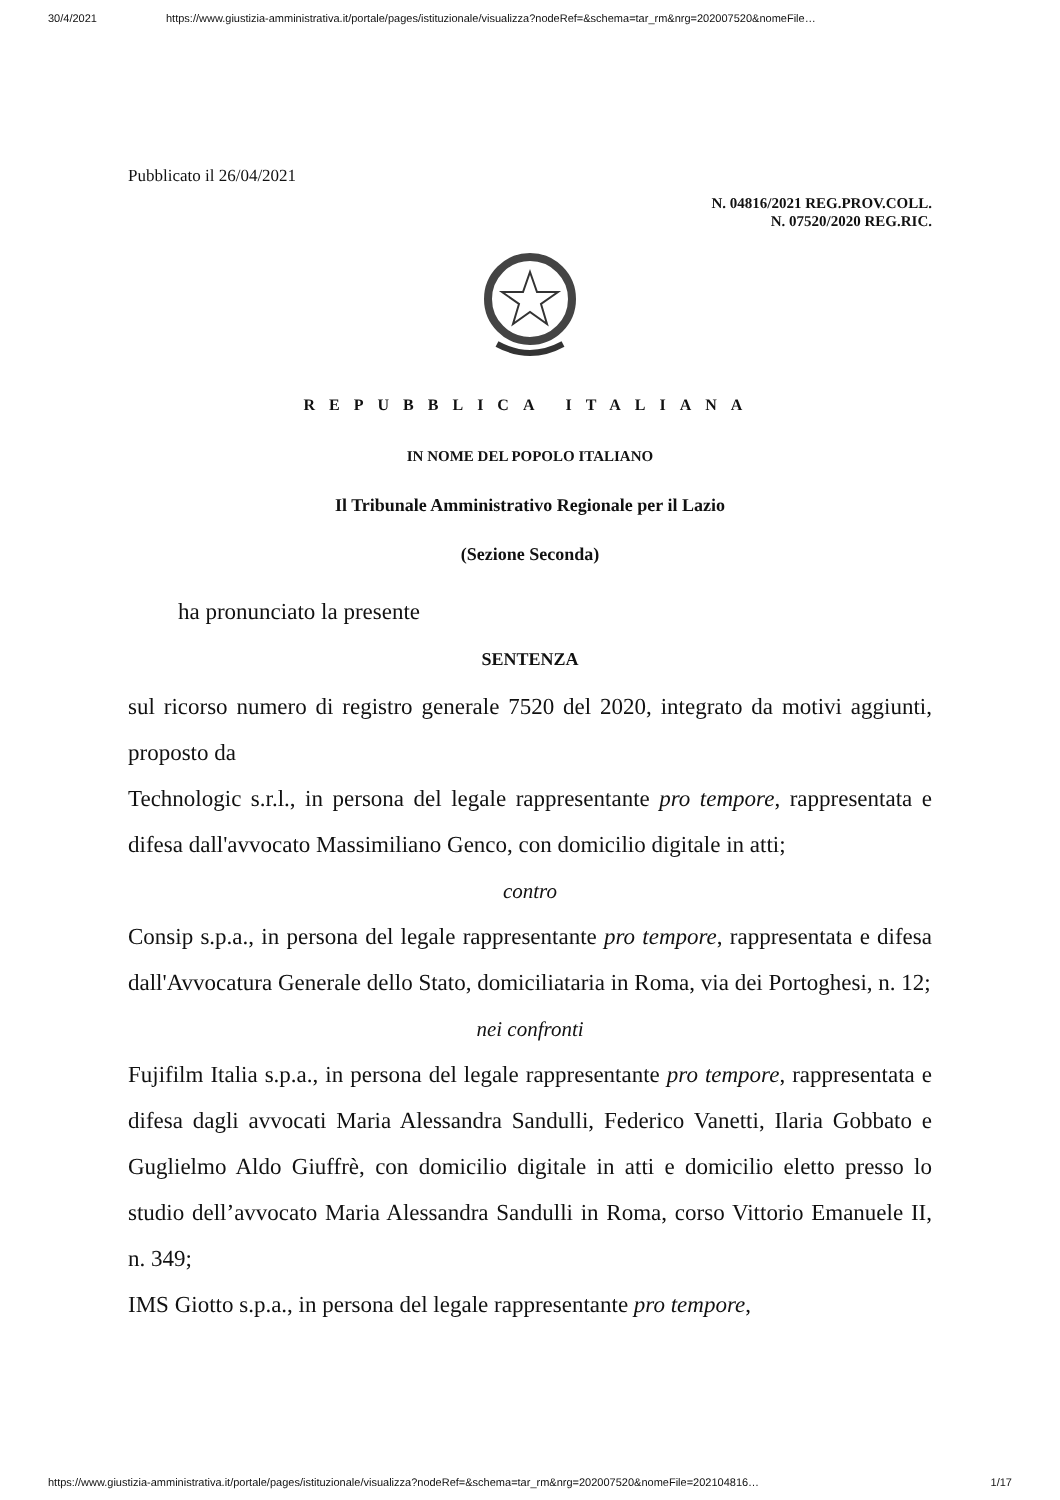30/4/2021 https://www.giustizia-amministrativa.it/portale/pages/istituzionale/visualizza?nodeRef=&schema=tar_rm&nrg=202007520&nomeFile…
Pubblicato il 26/04/2021
N. 04816/2021 REG.PROV.COLL.
N. 07520/2020 REG.RIC.
REPUBBLICA ITALIANA
IN NOME DEL POPOLO ITALIANO
Il Tribunale Amministrativo Regionale per il Lazio
(Sezione Seconda)
ha pronunciato la presente
SENTENZA
sul ricorso numero di registro generale 7520 del 2020, integrato da motivi aggiunti, proposto da
Technologic s.r.l., in persona del legale rappresentante pro tempore, rappresentata e difesa dall'avvocato Massimiliano Genco, con domicilio digitale in atti;
contro
Consip s.p.a., in persona del legale rappresentante pro tempore, rappresentata e difesa dall'Avvocatura Generale dello Stato, domiciliataria in Roma, via dei Portoghesi, n. 12;
nei confronti
Fujifilm Italia s.p.a., in persona del legale rappresentante pro tempore, rappresentata e difesa dagli avvocati Maria Alessandra Sandulli, Federico Vanetti, Ilaria Gobbato e Guglielmo Aldo Giuffrè, con domicilio digitale in atti e domicilio eletto presso lo studio dell’avvocato Maria Alessandra Sandulli in Roma, corso Vittorio Emanuele II, n. 349;
IMS Giotto s.p.a., in persona del legale rappresentante pro tempore,
https://www.giustizia-amministrativa.it/portale/pages/istituzionale/visualizza?nodeRef=&schema=tar_rm&nrg=202007520&nomeFile=202104816… 1/17